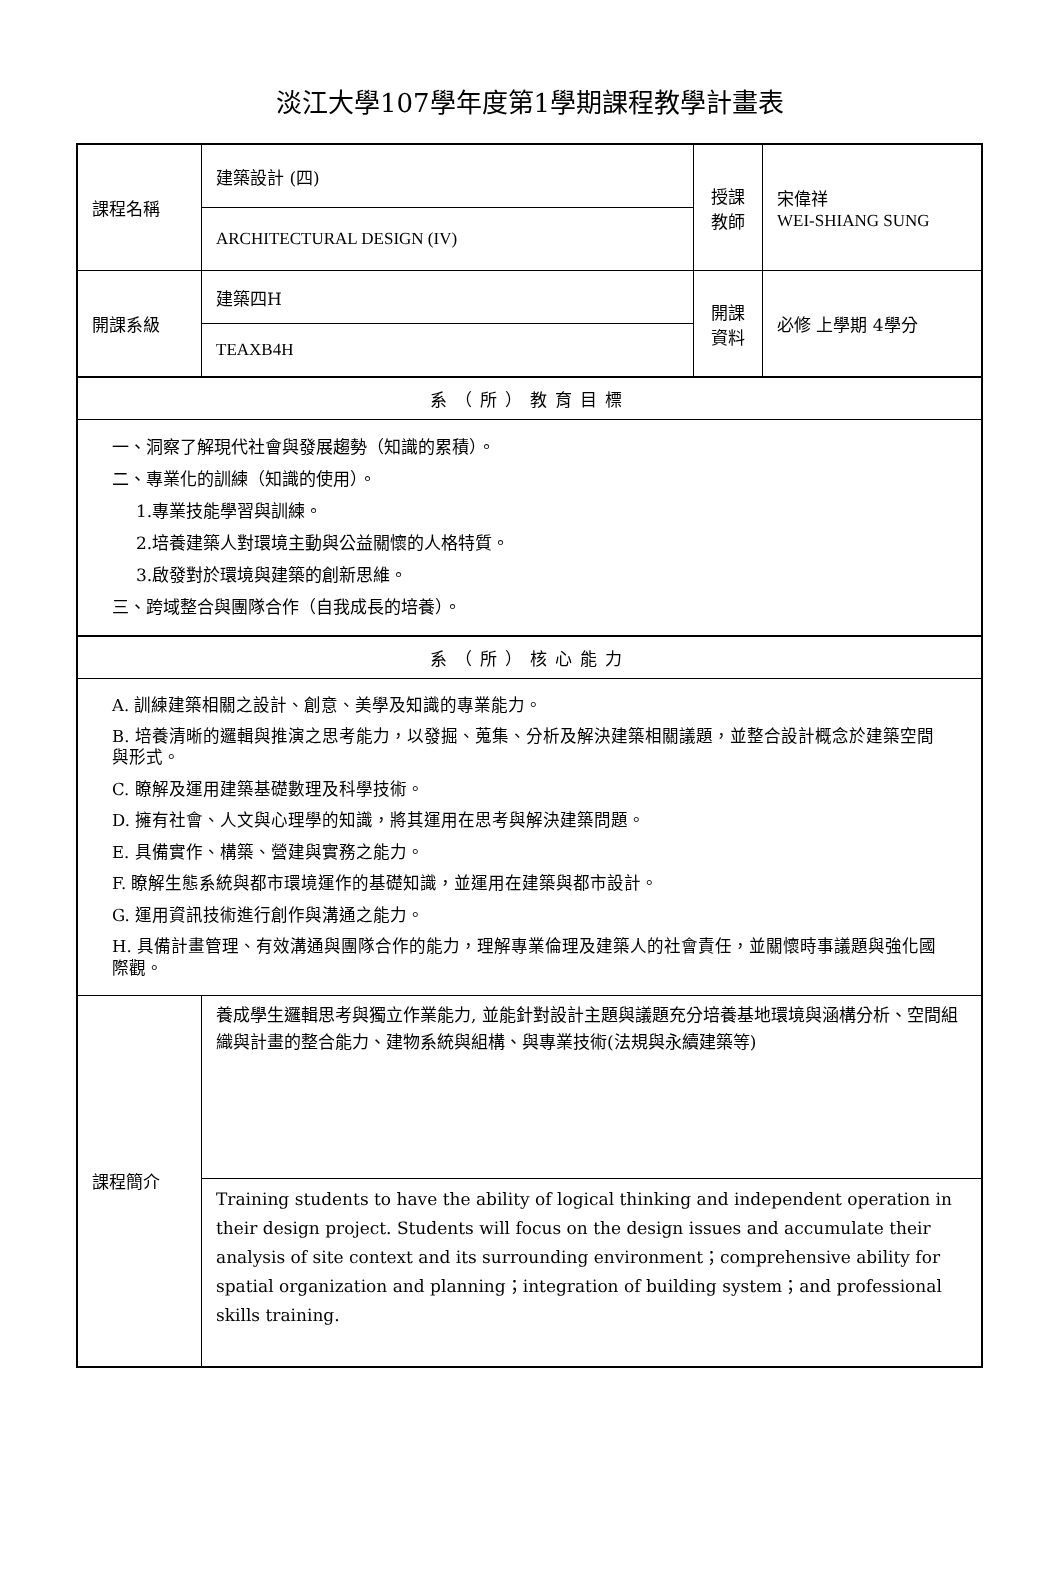淡江大學107學年度第1學期課程教學計畫表
| 課程名稱 | 建築設計 (四) | 授課 教師 | 宋偉祥 WEI-SHIANG SUNG |
| | ARCHITECTURAL DESIGN (IV) | | |
| 開課系級 | 建築四H | 開課 資料 | 必修 上學期 4學分 |
| | TEAXB4H | | |
| 系（所）教育目標 | | | |
| 一、洞察了解現代社會與發展趨勢（知識的累積）。 二、專業化的訓練（知識的使用）。 1.專業技能學習與訓練。 2.培養建築人對環境主動與公益關懷的人格特質。 3.啟發對於環境與建築的創新思維。 三、跨域整合與團隊合作（自我成長的培養）。 | | | |
| 系（所）核心能力 | | | |
| A. 訓練建築相關之設計、創意、美學及知識的專業能力。 B. 培養清晰的邏輯與推演之思考能力，以發掘、蒐集、分析及解決建築相關議題，並整合設計概念於建築空間與形式。 C. 瞭解及運用建築基礎數理及科學技術。 D. 擁有社會、人文與心理學的知識，將其運用在思考與解決建築問題。 E. 具備實作、構築、營建與實務之能力。 F. 瞭解生態系統與都市環境運作的基礎知識，並運用在建築與都市設計。 G. 運用資訊技術進行創作與溝通之能力。 H. 具備計畫管理、有效溝通與團隊合作的能力，理解專業倫理及建築人的社會責任，並關懷時事議題與強化國際觀。 | | | |
| 課程簡介 | 養成學生邏輯思考與獨立作業能力, 並能針對設計主題與議題充分培養基地環境與涵構分析、空間組織與計畫的整合能力、建物系統與組構、與專業技術(法規與永續建築等) | | |
| | Training students to have the ability of logical thinking and independent operation in their design project. Students will focus on the design issues and accumulate their analysis of site context and its surrounding environment；comprehensive ability for spatial organization and planning；integration of building system；and professional skills training. | | |